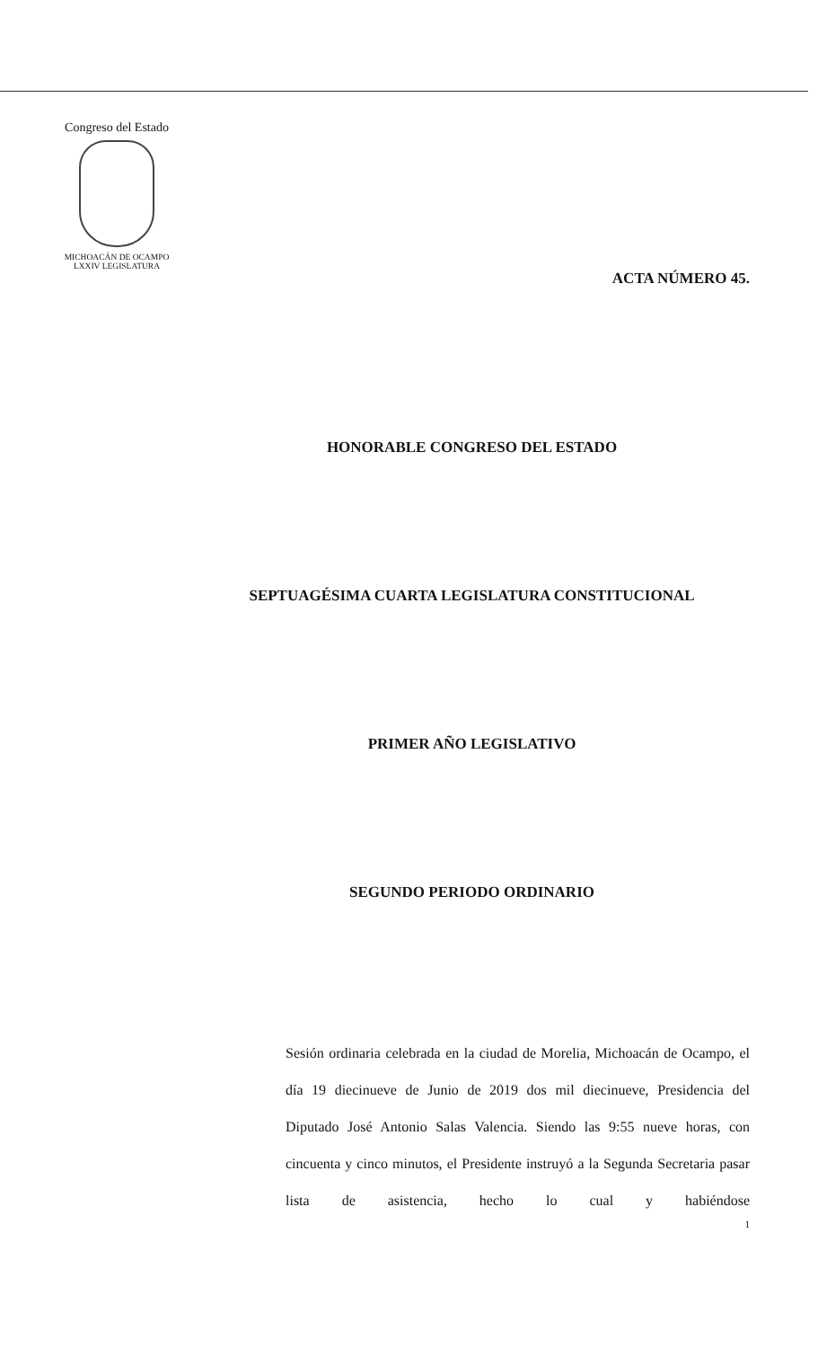Congreso del Estado
MICHOACÁN DE OCAMPO
LXXIV LEGISLATURA
ACTA NÚMERO 45.
HONORABLE CONGRESO DEL ESTADO
SEPTUAGÉSIMA CUARTA LEGISLATURA CONSTITUCIONAL
PRIMER AÑO LEGISLATIVO
SEGUNDO PERIODO ORDINARIO
Sesión ordinaria celebrada en la ciudad de Morelia, Michoacán de Ocampo, el día 19 diecinueve de Junio de 2019 dos mil diecinueve, Presidencia del Diputado José Antonio Salas Valencia. Siendo las 9:55 nueve horas, con cincuenta y cinco minutos, el Presidente instruyó a la Segunda Secretaria pasar lista de asistencia, hecho lo cual y habiéndose
1